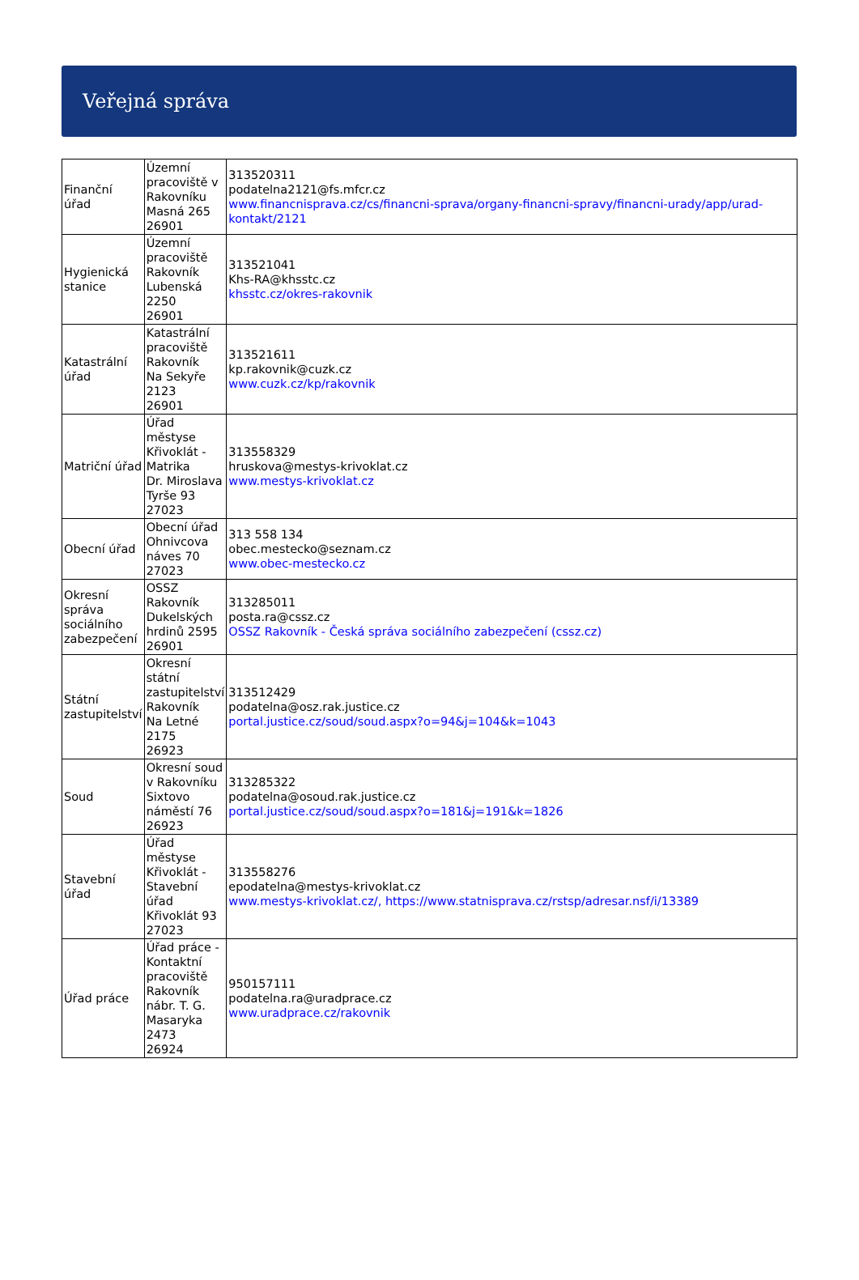Veřejná správa
| Finanční úřad | Územní pracoviště v Rakovníku Masná 265 26901 | 313520311 podatelna2121@fs.mfcr.cz www.financnisprava.cz/cs/financni-sprava/organy-financni-spravy/financni-urady/app/urad-kontakt/2121 |
| Hygienická stanice | Územní pracoviště Rakovník Lubenská 2250 26901 | 313521041 Khs-RA@khsstc.cz khsstc.cz/okres-rakovnik |
| Katastrální úřad | Katastrální pracoviště Rakovník Na Sekyře 2123 26901 | 313521611 kp.rakovnik@cuzk.cz www.cuzk.cz/kp/rakovnik |
| Matriční úřad | Úřad městyse Křivoklát - Matrika Dr. Miroslava Tyrše 93 27023 | 313558329 hruskova@mestys-krivoklat.cz www.mestys-krivoklat.cz |
| Obecní úřad | Obecní úřad Ohnivcova náves 70 27023 | 313 558 134 obec.mestecko@seznam.cz www.obec-mestecko.cz |
| Okresní správa sociálního zabezpečení | OSSZ Rakovník Dukelských hrdinů 2595 26901 | 313285011 posta.ra@cssz.cz OSSZ Rakovník - Česká správa sociálního zabezpečení (cssz.cz) |
| Státní zastupitelství | Okresní státní zastupitelství Rakovník Na Letné 2175 26923 | 313512429 podatelna@osz.rak.justice.cz portal.justice.cz/soud/soud.aspx?o=94&j=104&k=1043 |
| Soud | Okresní soud v Rakovníku Sixtovo náměstí 76 26923 | 313285322 podatelna@osoud.rak.justice.cz portal.justice.cz/soud/soud.aspx?o=181&j=191&k=1826 |
| Stavební úřad | Úřad městyse Křivoklát - Stavební úřad Křivoklát 93 27023 | 313558276 epodatelna@mestys-krivoklat.cz www.mestys-krivoklat.cz/, https://www.statnisprava.cz/rstsp/adresar.nsf/i/13389 |
| Úřad práce | Úřad práce - Kontaktní pracoviště Rakovník nábr. T. G. Masaryka 2473 26924 | 950157111 podatelna.ra@uradprace.cz www.uradprace.cz/rakovnik |